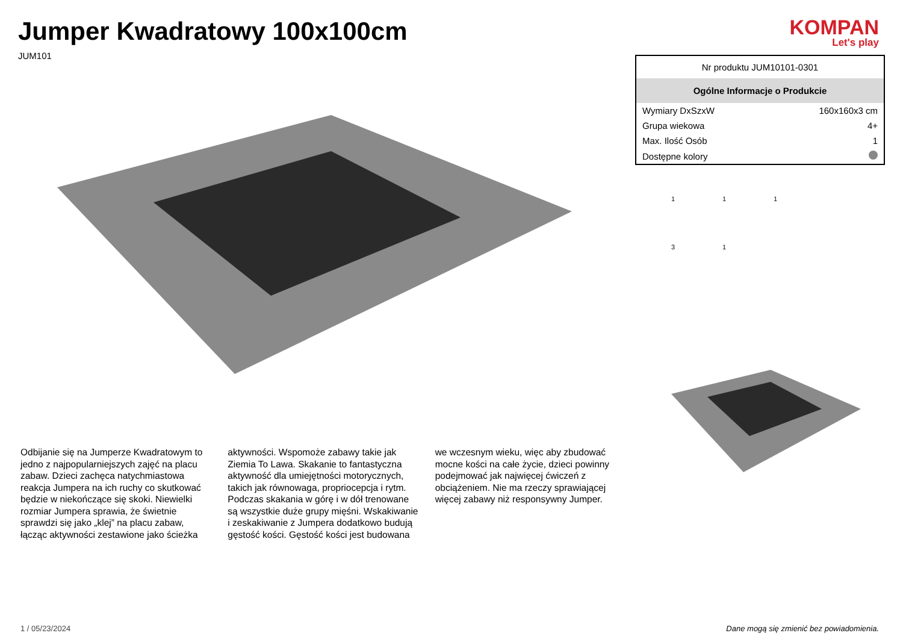Jumper Kwadratowy 100x100cm
JUM101
KOMPAN
Let's play
Odbijanie się na Jumperze Kwadratowym to jedno z najpopularniejszych zajęć na placu zabaw. Dzieci zachęca natychmiastowa reakcja Jumpera na ich ruchy co skutkować będzie w niekończące się skoki. Niewielki rozmiar Jumpera sprawia, że świetnie sprawdzi się jako „klej” na placu zabaw, łącząc aktywności zestawione jako ścieżka
aktywności. Wspomoże zabawy takie jak Ziemia To Lawa. Skakanie to fantastyczna aktywność dla umiejętności motorycznych, takich jak równowaga, propriocepcja i rytm. Podczas skakania w górę i w dół trenowane są wszystkie duże grupy mięśni. Wskakiwanie i zeskakiwanie z Jumpera dodatkowo budują gęstość kości. Gęstość kości jest budowana
we wczesnym wieku, więc aby zbudować mocne kości na całe życie, dzieci powinny podejmować jak najwięcej ćwiczeń z obciążeniem. Nie ma rzeczy sprawiającej więcej zabawy niż responsywny Jumper.
| Nr produktu JUM10101-0301 | |
| Ogólne Informacje o Produkcie | |
| Wymiary DxSzxW | 160x160x3 cm |
| Grupa wiekowa | 4+ |
| Max. Ilość Osób | 1 |
| Dostępne kolory | |
11131
1 / 05/23/2024 Dane mogą się zmienić bez powiadomienia.